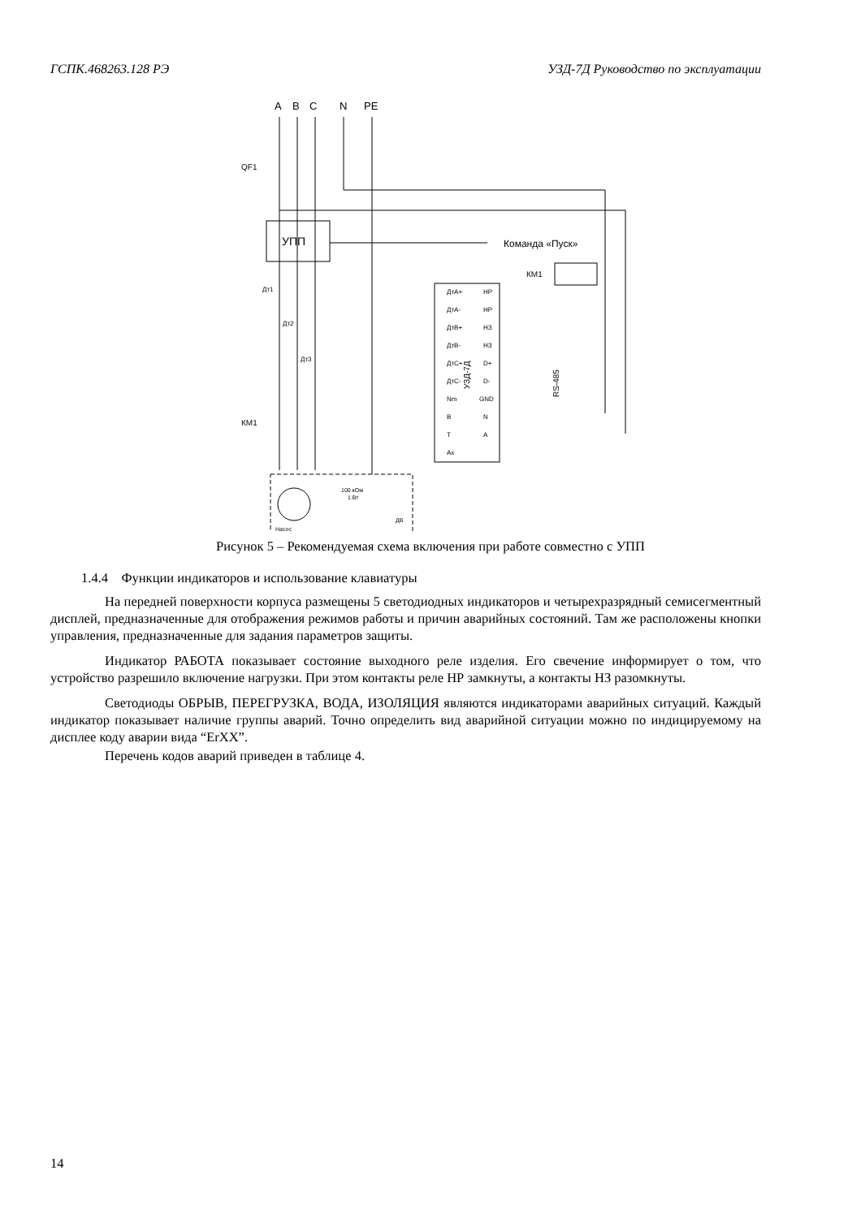ГСПК.468263.128 РЭ УЗД-7Д Руководство по эксплуатации
A
B
C
N
PE
QF1
УПП
Команда «Пуск»
КМ1
УЗД-7Д
RS-485
ДтА+
ДтА-
ДтВ+
ДтВ-
ДтС+
ДтС-
Nm
B
T
Ax
НР
НР
НЗ
НЗ
D+
D-
GND
N
A
Дт1
Дт2
Дт3
КМ1
Насос
100 кОм
1 Вт
ДВ
Рисунок 5 – Рекомендуемая схема включения при работе совместно с УПП
1.4.4 Функции индикаторов и использование клавиатуры
На передней поверхности корпуса размещены 5 светодиодных индикаторов и четырехразрядный семисегментный дисплей, предназначенные для отображения режимов работы и причин аварийных состояний. Там же расположены кнопки управления, предназначенные для задания параметров защиты.
Индикатор РАБОТА показывает состояние выходного реле изделия. Его свечение информирует о том, что устройство разрешило включение нагрузки. При этом контакты реле НР замкнуты, а контакты НЗ разомкнуты.
Светодиоды ОБРЫВ, ПЕРЕГРУЗКА, ВОДА, ИЗОЛЯЦИЯ являются индикаторами аварийных ситуаций. Каждый индикатор показывает наличие группы аварий. Точно определить вид аварийной ситуации можно по индицируемому на дисплее коду аварии вида “ErXX”.
Перечень кодов аварий приведен в таблице 4.
14